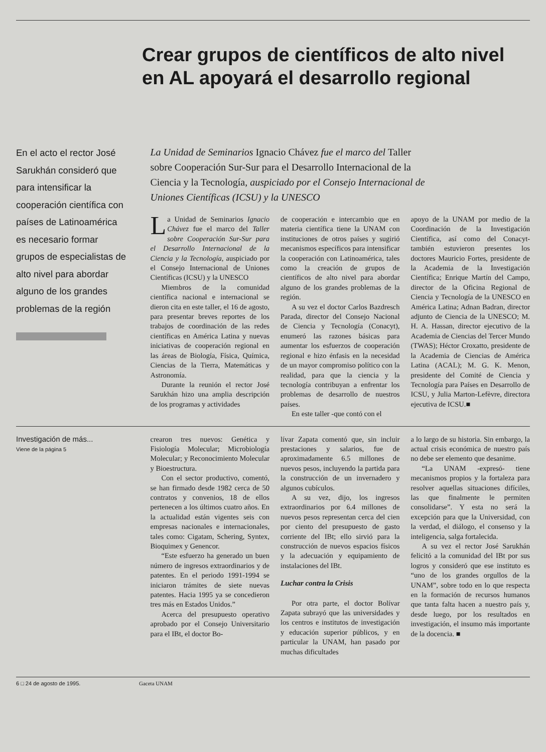Crear grupos de científicos de alto nivel
en AL apoyará el desarrollo regional
En el acto el rector José Sarukhán consideró que para intensificar la cooperación científica con países de Latinoamérica es necesario formar grupos de especialistas de alto nivel para abordar alguno de los grandes problemas de la región
La Unidad de Seminarios Ignacio Chávez fue el marco del Taller sobre Cooperación Sur-Sur para el Desarrollo Internacional de la Ciencia y la Tecnología, auspiciado por el Consejo Internacional de Uniones Científicas (ICSU) y la UNESCO
La Unidad de Seminarios Ignacio Chávez fue el marco del Taller sobre Cooperación Sur-Sur para el Desarrollo Internacional de la Ciencia y la Tecnología, auspiciado por el Consejo Internacional de Uniones Científicas (ICSU) y la UNESCO
Miembros de la comunidad científica nacional e internacional se dieron cita en este taller, el 16 de agosto, para presentar breves reportes de los trabajos de coordinación de las redes científicas en América Latina y nuevas iniciativas de cooperación regional en las áreas de Biología, Física, Química, Ciencias de la Tierra, Matemáticas y Astronomía.
Durante la reunión el rector José Sarukhán hizo una amplia descripción de los programas y actividades
de cooperación e intercambio que en materia científica tiene la UNAM con instituciones de otros países y sugirió mecanismos específicos para intensificar la cooperación con Latinoamérica, tales como la creación de grupos de científicos de alto nivel para abordar alguno de los grandes problemas de la región.
A su vez el doctor Carlos Bazdresch Parada, director del Consejo Nacional de Ciencia y Tecnología (Conacyt), enumeró las razones básicas para aumentar los esfuerzos de cooperación regional e hizo énfasis en la necesidad de un mayor compromiso político con la realidad, para que la ciencia y la tecnología contribuyan a enfrentar los problemas de desarrollo de nuestros países.
En este taller -que contó con el
apoyo de la UNAM por medio de la Coordinación de la Investigación Científica, así como del Conacyt- también estuvieron presentes los doctores Mauricio Fortes, presidente de la Academia de la Investigación Científica; Enrique Martín del Campo, director de la Oficina Regional de Ciencia y Tecnología de la UNESCO en América Latina; Adnan Badran, director adjunto de Ciencia de la UNESCO; M. H. A. Hassan, director ejecutivo de la Academia de Ciencias del Tercer Mundo (TWAS); Héctor Croxatto, presidente de la Academia de Ciencias de América Latina (ACAL); M. G. K. Menon, presidente del Comité de Ciencia y Tecnología para Países en Desarrollo de ICSU, y Julia Marton-Lefèvre, directora ejecutiva de ICSU.■
Investigación de más...
Viene de la página 5
crearon tres nuevos: Genética y Fisiología Molecular; Microbiología Molecular; y Reconocimiento Molecular y Bioestructura.
Con el sector productivo, comentó, se han firmado desde 1982 cerca de 50 contratos y convenios, 18 de ellos pertenecen a los últimos cuatro años. En la actualidad están vigentes seis con empresas nacionales e internacionales, tales como: Cigatam, Schering, Syntex, Bioquimex y Genencor.
“Este esfuerzo ha generado un buen número de ingresos extraordinarios y de patentes. En el periodo 1991-1994 se iniciaron trámites de siete nuevas patentes. Hacia 1995 ya se concedieron tres más en Estados Unidos.”
Acerca del presupuesto operativo aprobado por el Consejo Universitario para el IBt, el doctor Bo-
lívar Zapata comentó que, sin incluir prestaciones y salarios, fue de aproximadamente 6.5 millones de nuevos pesos, incluyendo la partida para la construcción de un invernadero y algunos cubículos.
A su vez, dijo, los ingresos extraordinarios por 6.4 millones de nuevos pesos representan cerca del cien por ciento del presupuesto de gasto corriente del IBt; ello sirvió para la construcción de nuevos espacios físicos y la adecuación y equipamiento de instalaciones del IBt.
Luchar contra la Crisis
Por otra parte, el doctor Bolívar Zapata subrayó que las universidades y los centros e institutos de investigación y educación superior públicos, y en particular la UNAM, han pasado por muchas dificultades
a lo largo de su historia. Sin embargo, la actual crisis económica de nuestro país no debe ser elemento que desanime.
“La UNAM -expresó- tiene mecanismos propios y la fortaleza para resolver aquellas situaciones difíciles, las que finalmente le permiten consolidarse”. Y esta no será la excepción para que la Universidad, con la verdad, el diálogo, el consenso y la inteligencia, salga fortalecida.
A su vez el rector José Sarukhán felicitó a la comunidad del IBt por sus logros y consideró que ese instituto es “uno de los grandes orgullos de la UNAM”, sobre todo en lo que respecta en la formación de recursos humanos que tanta falta hacen a nuestro país y, desde luego, por los resultados en investigación, el insumo más importante de la docencia. ■
6 □ 24 de agosto de 1995. Gaceta UNAM